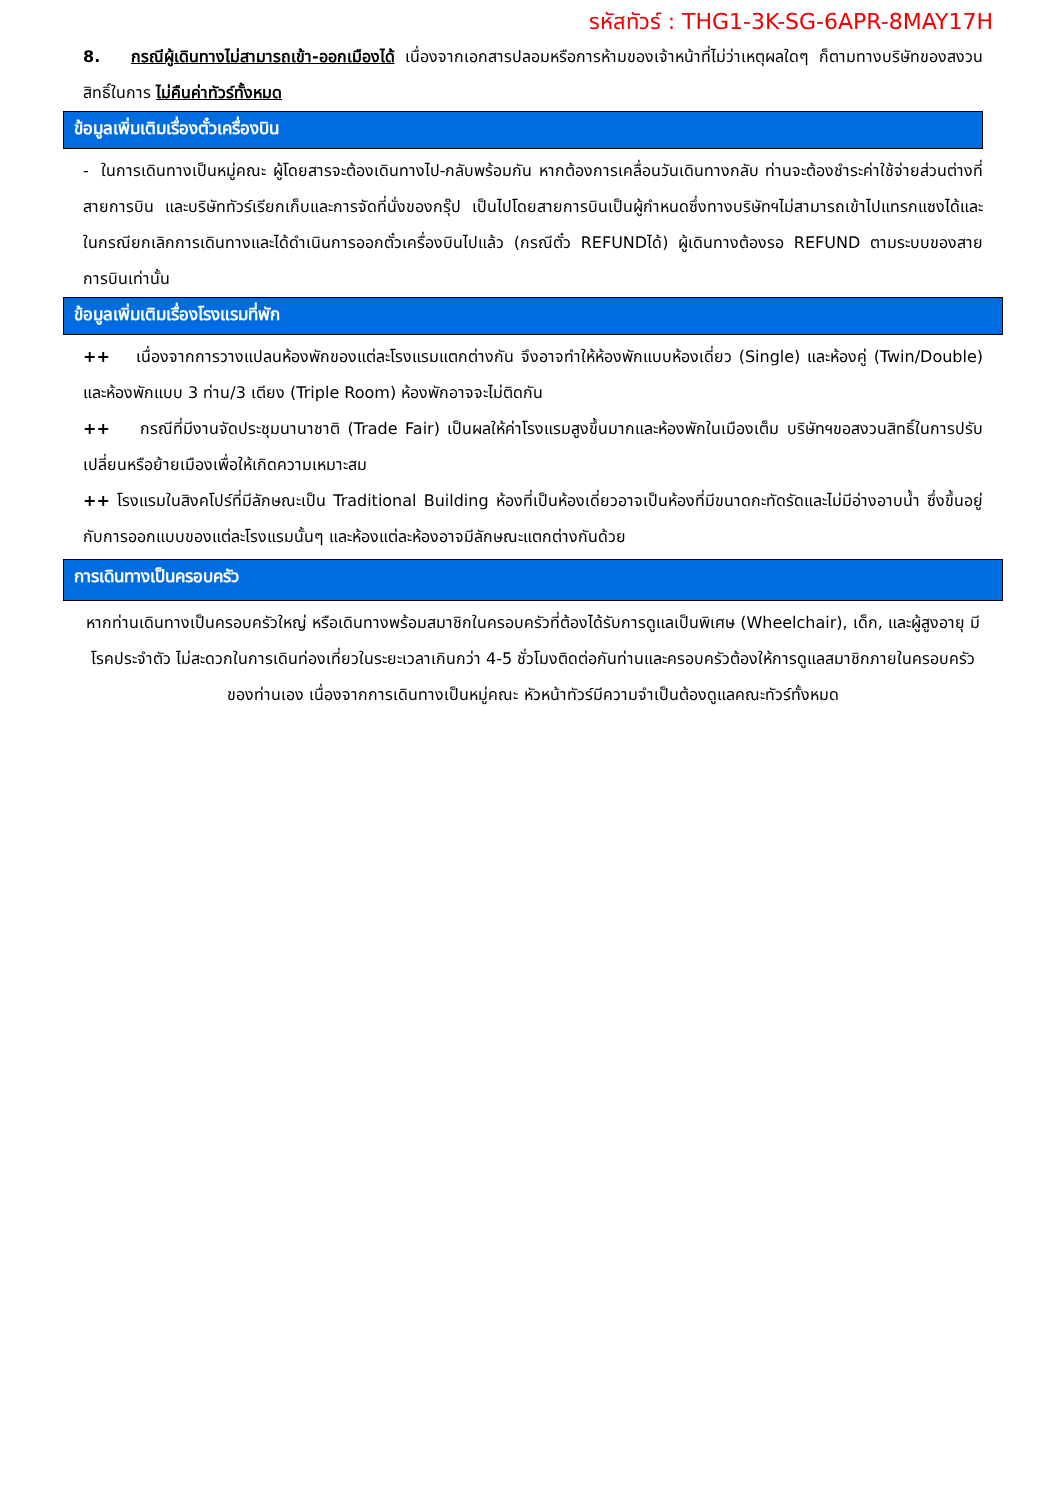รหัสทัวร์ : THG1-3K-SG-6APR-8MAY17H
8. กรณีผู้เดินทางไม่สามารถเข้า-ออกเมืองได้ เนื่องจากเอกสารปลอมหรือการห้ามของเจ้าหน้าที่ไม่ว่าเหตุผลใดๆ ก็ตามทางบริษัทของสงวนสิทธิ์ในการ ไม่คืนค่าทัวร์ทั้งหมด
ข้อมูลเพิ่มเติมเรื่องตั๋วเครื่องบิน
- ในการเดินทางเป็นหมู่คณะ ผู้โดยสารจะต้องเดินทางไป-กลับพร้อมกัน หากต้องการเคลื่อนวันเดินทางกลับ ท่านจะต้องชำระค่าใช้จ่ายส่วนต่างที่สายการบิน และบริษัททัวร์เรียกเก็บและการจัดที่นั่งของกรุ๊ป เป็นไปโดยสายการบินเป็นผู้กำหนดซึ่งทางบริษัทฯไม่สามารถเข้าไปแทรกแซงได้และในกรณียกเลิกการเดินทางและได้ดำเนินการออกตั๋วเครื่องบินไปแล้ว (กรณีตั๋ว REFUNDได้) ผู้เดินทางต้องรอ REFUND ตามระบบของสายการบินเท่านั้น
ข้อมูลเพิ่มเติมเรื่องโรงแรมที่พัก
++ เนื่องจากการวางแปลนห้องพักของแต่ละโรงแรมแตกต่างกัน จึงอาจทำให้ห้องพักแบบห้องเดี่ยว (Single) และห้องคู่ (Twin/Double) และห้องพักแบบ 3 ท่าน/3 เตียง (Triple Room) ห้องพักอาจจะไม่ติดกัน
++ กรณีที่มีงานจัดประชุมนานาชาติ (Trade Fair) เป็นผลให้ค่าโรงแรมสูงขึ้นมากและห้องพักในเมืองเต็ม บริษัทฯขอสงวนสิทธิ์ในการปรับเปลี่ยนหรือย้ายเมืองเพื่อให้เกิดความเหมาะสม
++ โรงแรมในสิงคโปร์ที่มีลักษณะเป็น Traditional Building ห้องที่เป็นห้องเดี่ยวอาจเป็นห้องที่มีขนาดกะทัดรัดและไม่มีอ่างอาบน้ำ ซึ่งขึ้นอยู่กับการออกแบบของแต่ละโรงแรมนั้นๆ และห้องแต่ละห้องอาจมีลักษณะแตกต่างกันด้วย
การเดินทางเป็นครอบครัว
หากท่านเดินทางเป็นครอบครัวใหญ่ หรือเดินทางพร้อมสมาชิกในครอบครัวที่ต้องได้รับการดูแลเป็นพิเศษ (Wheelchair), เด็ก, และผู้สูงอายุ มีโรคประจำตัว ไม่สะดวกในการเดินท่องเที่ยวในระยะเวลาเกินกว่า 4-5 ชั่วโมงติดต่อกันท่านและครอบครัวต้องให้การดูแลสมาชิกภายในครอบครัวของท่านเอง เนื่องจากการเดินทางเป็นหมู่คณะ หัวหน้าทัวร์มีความจำเป็นต้องดูแลคณะทัวร์ทั้งหมด